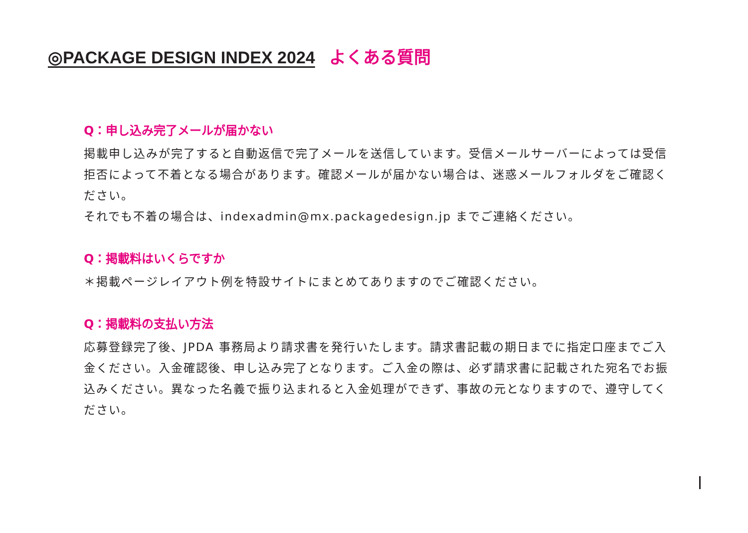◎PACKAGE DESIGN INDEX 2024 よくある質問
Q：申し込み完了メールが届かない
掲載申し込みが完了すると自動返信で完了メールを送信しています。受信メールサーバーによっては受信拒否によって不着となる場合があります。確認メールが届かない場合は、迷惑メールフォルダをご確認ください。
それでも不着の場合は、indexadmin@mx.packagedesign.jp までご連絡ください。
Q：掲載料はいくらですか
＊掲載ページレイアウト例を特設サイトにまとめてありますのでご確認ください。
Q：掲載料の支払い方法
応募登録完了後、JPDA 事務局より請求書を発行いたします。請求書記載の期日までに指定口座までご入金ください。入金確認後、申し込み完了となります。ご入金の際は、必ず請求書に記載された宛名でお振込みください。異なった名義で振り込まれると入金処理ができず、事故の元となりますので、遵守してください。